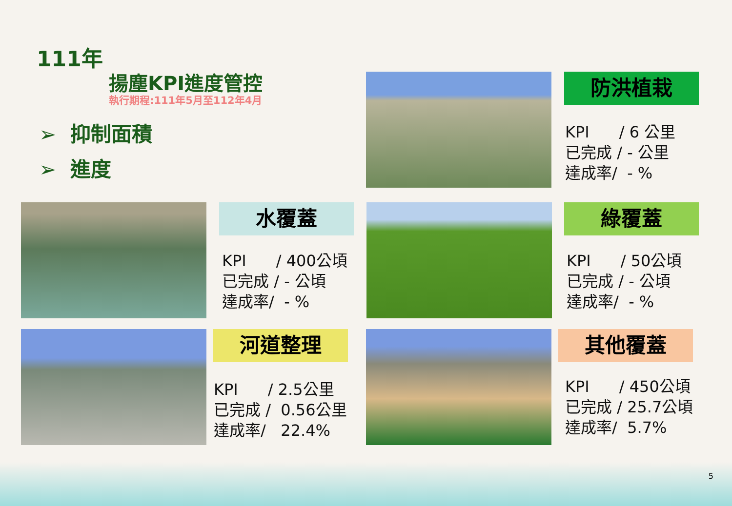111年
揚塵KPI進度管控
執行期程:111年5月至112年4月
➢ 抑制面積
➢ 進度
防洪植栽
KPI / 6 公里
已完成 / - 公里
達成率/ - %
水覆蓋
KPI / 400公頃
已完成 / - 公頃
達成率/ - %
綠覆蓋
KPI / 50公頃
已完成 / - 公頃
達成率/ - %
河道整理
KPI / 2.5公里
已完成 / 0.56公里
達成率/ 22.4%
其他覆蓋
KPI / 450公頃
已完成 / 25.7公頃
達成率/ 5.7%
5